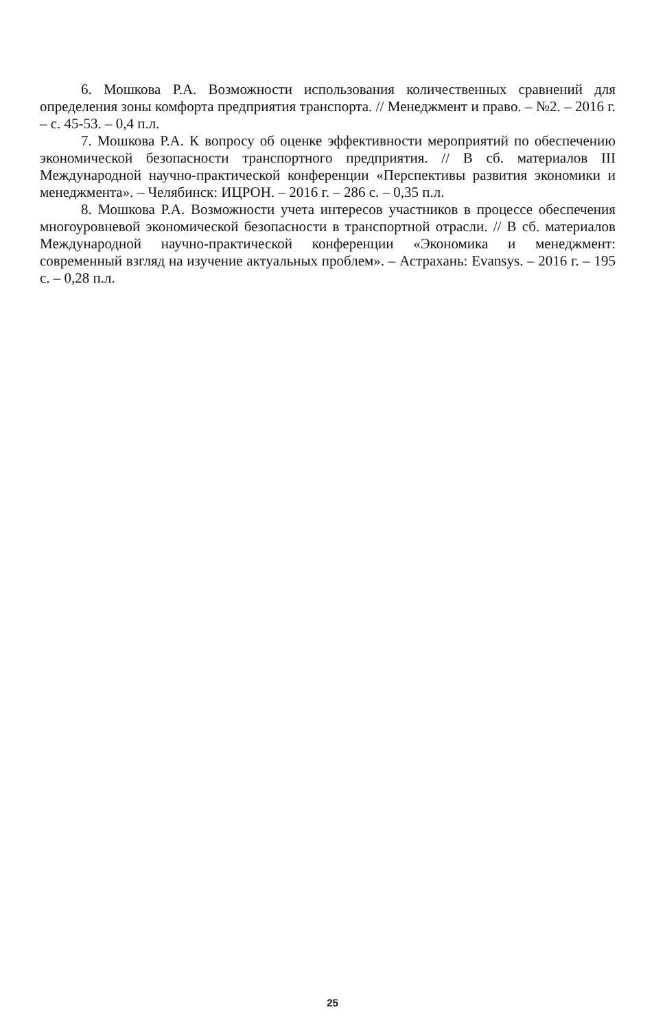6. Мошкова Р.А. Возможности использования количественных сравнений для определения зоны комфорта предприятия транспорта. // Менеджмент и право. – №2. – 2016 г. – с. 45-53. – 0,4 п.л.
7. Мошкова Р.А. К вопросу об оценке эффективности мероприятий по обеспечению экономической безопасности транспортного предприятия. // В сб. материалов III Международной научно-практической конференции «Перспективы развития экономики и менеджмента». – Челябинск: ИЦРОН. – 2016 г. – 286 с. – 0,35 п.л.
8. Мошкова Р.А. Возможности учета интересов участников в процессе обеспечения многоуровневой экономической безопасности в транспортной отрасли. // В сб. материалов Международной научно-практической конференции «Экономика и менеджмент: современный взгляд на изучение актуальных проблем». – Астрахань: Evansys. – 2016 г. – 195 с. – 0,28 п.л.
25